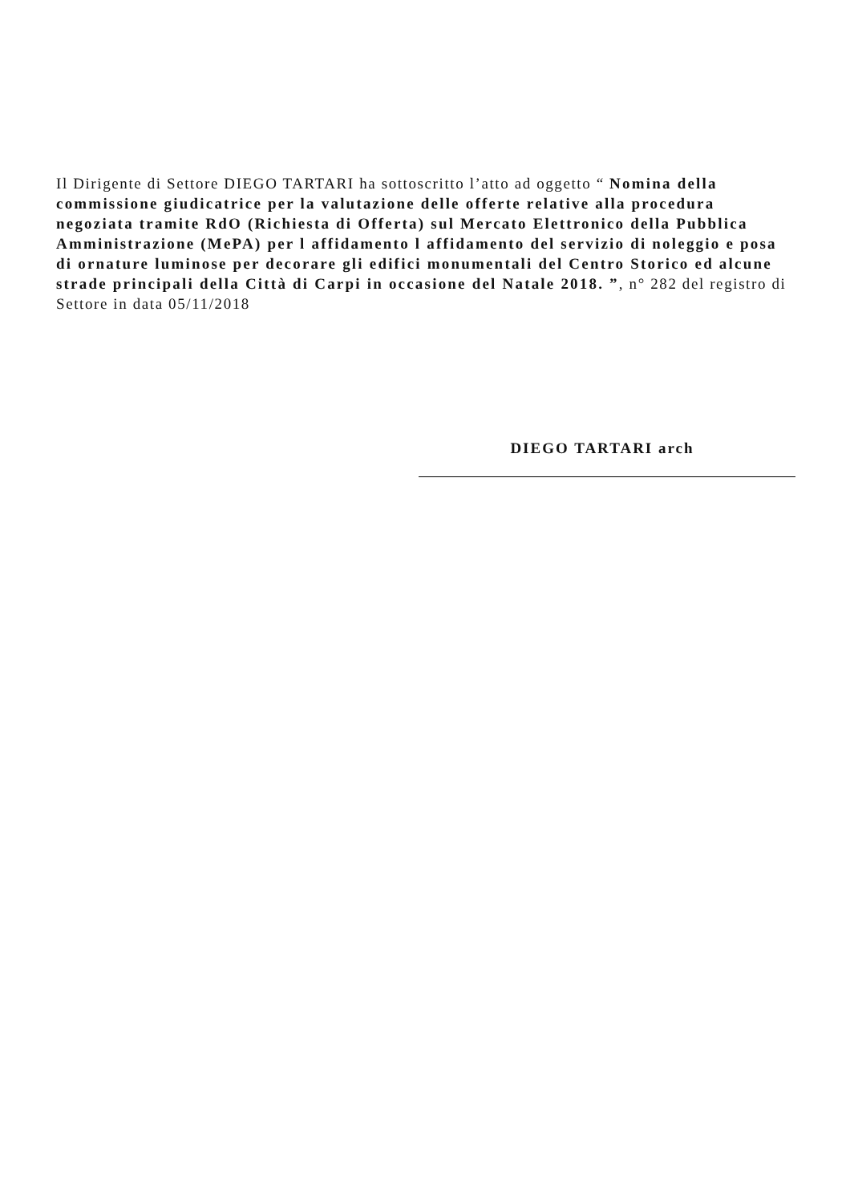Il Dirigente di Settore DIEGO TARTARI ha sottoscritto l’atto ad oggetto “ Nomina della commissione giudicatrice per la valutazione delle offerte relative alla procedura negoziata tramite RdO (Richiesta di Offerta) sul Mercato Elettronico della Pubblica Amministrazione (MePA) per l affidamento l affidamento del servizio di noleggio e posa di ornature luminose per decorare gli edifici monumentali del Centro Storico ed alcune strade principali della Città di Carpi in occasione del Natale 2018. ”, n° 282 del registro di Settore in data 05/11/2018
DIEGO TARTARI arch